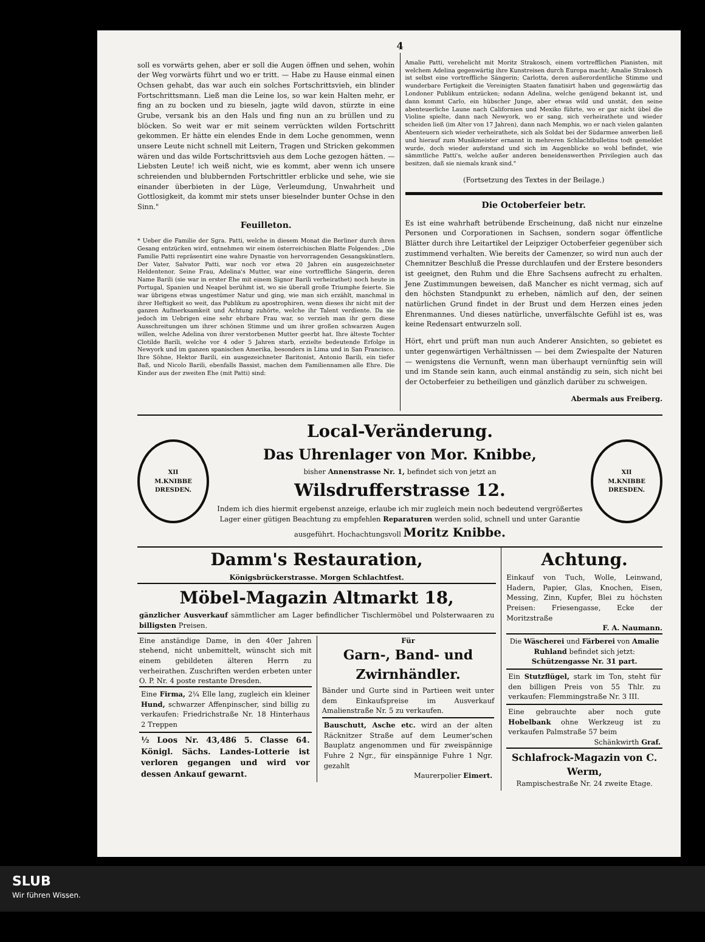4
soll es vorwärts gehen, aber er soll die Augen öffnen und sehen, wohin der Weg vorwärts führt und wo er tritt. — Habe zu Hause einmal einen Ochsen gehabt, das war auch ein solches Fortschrittsvieh, ein blinder Fortschrittsmann. Ließ man die Leine los, so war kein Halten mehr, er fing an zu bocken und zu bieseln, jagte wild davon, stürzte in eine Grube, versank bis an den Hals und fing nun an zu brüllen und zu blöcken. So weit war er mit seinem verrückten wilden Fortschritt gekommen. Er hätte ein elendes Ende in dem Loche genommen, wenn unsere Leute nicht schnell mit Leitern, Tragen und Stricken gekommen wären und das wilde Fortschrittsvieh aus dem Loche gezogen hätten. — Liebsten Leute! ich weiß nicht, wie es kommt, aber wenn ich unsere schreienden und blubbernden Fortschrittler erblicke und sehe, wie sie einander überbieten in der Lüge, Verleumdung, Unwahrheit und Gottlosigkeit, da kommt mir stets unser bieselnder bunter Ochse in den Sinn."
Feuilleton.
* Ueber die Familie der Sgra. Patti, welche in diesem Monat die Berliner durch ihren Gesang entzücken wird, entnehmen wir einem österreichischen Blatte Folgendes: „Die Familie Patti repräsentirt eine wahre Dynastie von hervorragenden Gesangskünstlern. Der Vater, Salvator Patti, war noch vor etwa 20 Jahren ein ausgezeichneter Heldentenor. Seine Frau, Adelina's Mutter, war eine vortreffliche Sängerin, deren Name Barili (sie war in erster Ehe mit einem Signor Barili verheirathet) noch heute in Portugal, Spanien und Neapel berühmt ist, wo sie überall große Triumphe feierte. Sie war übrigens etwas ungestümer Natur und ging, wie man sich erzählt, manchmal in ihrer Heftigkeit so weit, das Publikum zu apostrophiren, wenn dieses ihr nicht mit der ganzen Aufmerksamkeit und Achtung zuhörte, welche ihr Talent verdiente. Da sie jedoch im Uebrigen eine sehr ehrbare Frau war, so verzieh man ihr gern diese Ausschreitungen um ihrer schönen Stimme und um ihrer großen schwarzen Augen willen, welche Adelina von ihrer verstorbenen Mutter geerbt hat. Ihre älteste Tochter Clotilde Barili, welche vor 4 oder 5 Jahren starb, erzielte bedeutende Erfolge in Newyork und im ganzen spanischen Amerika, besonders in Lima und in San Francisco. Ihre Söhne, Hektor Barili, ein ausgezeichneter Baritonist, Antonio Barili, ein tiefer Baß, und Nicolo Barili, ebenfalls Bassist, machen dem Familiennamen alle Ehre. Die Kinder aus der zweiten Ehe (mit Patti) sind:
Amalie Patti, verehelicht mit Moritz Strakosch, einem vortrefflichen Pianisten, mit welchem Adelina gegenwärtig ihre Kunstreisen durch Europa macht; Amalie Strakosch ist selbst eine vortreffliche Sängerin; Carlotta, deren außerordentliche Stimme und wunderbare Fertigkeit die Vereinigten Staaten fanatisirt haben und gegenwärtig das Londoner Publikum entzücken; sodann Adelina, welche genügend bekannt ist, und dann kommt Carlo, ein hübscher Junge, aber etwas wild und unstät, den seine abenteuerliche Laune nach Californien und Mexiko führte, wo er gar nicht übel die Violine spielte, dann nach Newyork, wo er sang, sich verheirathete und wieder scheiden ließ (im Alter von 17 Jahren), dann nach Memphis, wo er nach vielen galanten Abenteuern sich wieder verheirathete, sich als Soldat bei der Südarmee anwerben ließ und hierauf zum Musikmeister ernannt in mehreren Schlachtbulletins todt gemeldet wurde, doch wieder auferstand und sich im Augenblicke so wohl befindet, wie sämmtliche Patti's, welche außer anderen beneidenswerthen Privilegien auch das besitzen, daß sie niemals krank sind."
(Fortsetzung des Textes in der Beilage.)
Die Octoberfeier betr.
Es ist eine wahrhaft betrübende Erscheinung, daß nicht nur einzelne Personen und Corporationen in Sachsen, sondern sogar öffentliche Blätter durch ihre Leitartikel der Leipziger Octoberfeier gegenüber sich zustimmend verhalten. Wie bereits der Camenzer, so wird nun auch der Chemnitzer Beschluß die Presse durchlaufen und der Erstere besonders ist geeignet, den Ruhm und die Ehre Sachsens aufrecht zu erhalten. Jene Zustimmungen beweisen, daß Mancher es nicht vermag, sich auf den höchsten Standpunkt zu erheben, nämlich auf den, der seinen natürlichen Grund findet in der Brust und dem Herzen eines jeden Ehrenmannes. Und dieses natürliche, unverfälschte Gefühl ist es, was keine Redensart entwurzeln soll.
Hört, ehrt und prüft man nun auch Anderer Ansichten, so gebietet es unter gegenwärtigen Verhältnissen — bei dem Zwiespalte der Naturen — wenigstens die Vernunft, wenn man überhaupt vernünftig sein will und im Stande sein kann, auch einmal anständig zu sein, sich nicht bei der Octoberfeier zu betheiligen und gänzlich darüber zu schweigen.
Abermals aus Freiberg.
XII
M.KNIBBE
DRESDEN.
Local-Veränderung.
Das Uhrenlager von Mor. Knibbe,
bisher Annenstrasse Nr. 1, befindet sich von jetzt an
Wilsdrufferstrasse 12.
Indem ich dies hiermit ergebenst anzeige, erlaube ich mir zugleich mein noch bedeutend vergrößertes Lager einer gütigen Beachtung zu empfehlen Reparaturen werden solid, schnell und unter Garantie ausgeführt. Hochachtungsvoll Moritz Knibbe.
XII
M.KNIBBE
DRESDEN.
Damm's Restauration,
Königsbrückerstrasse. Morgen Schlachtfest.
Möbel-Magazin Altmarkt 18,
gänzlicher Ausverkauf sämmtlicher am Lager befindlicher Tischlermöbel und Polsterwaaren zu billigsten Preisen.
Eine anständige Dame, in den 40er Jahren stehend, nicht unbemittelt, wünscht sich mit einem gebildeten älteren Herrn zu verheirathen. Zuschriften werden erbeten unter O. P. Nr. 4 poste restante Dresden.
Eine Firma, 2¼ Elle lang, zugleich ein kleiner Hund, schwarzer Affenpinscher, sind billig zu verkaufen: Friedrichstraße Nr. 18 Hinterhaus 2 Treppen
½ Loos Nr. 43,486 5. Classe 64. Königl. Sächs. Landes-Lotterie ist verloren gegangen und wird vor dessen Ankauf gewarnt.
Für
Garn-, Band- und Zwirnhändler.
Bänder und Gurte sind in Partieen weit unter dem Einkaufspreise im Ausverkauf Amalienstraße Nr. 5 zu verkaufen.
Bauschutt, Asche etc. wird an der alten Räcknitzer Straße auf dem Leumer'schen Bauplatz angenommen und für zweispännige Fuhre 2 Ngr., für einspännige Fuhre 1 Ngr. gezahlt
Maurerpolier Eimert.
Achtung.
Einkauf von Tuch, Wolle, Leinwand, Hadern, Papier, Glas, Knochen, Eisen, Messing, Zinn, Kupfer, Blei zu höchsten Preisen: Friesengasse, Ecke der Moritzstraße
F. A. Naumann.
Die Wäscherei und Färberei von Amalie Ruhland befindet sich jetzt: Schützengasse Nr. 31 part.
Ein Stutzflügel, stark im Ton, steht für den billigen Preis von 55 Thlr. zu verkaufen: Flemmingstraße Nr. 3 III.
Eine gebrauchte aber noch gute Hobelbank ohne Werkzeug ist zu verkaufen Palmstraße 57 beim
Schänkwirth Graf.
Schlafrock-Magazin von C. Werm,
Rampischestraße Nr. 24 zweite Etage.
SLUB
Wir führen Wissen.